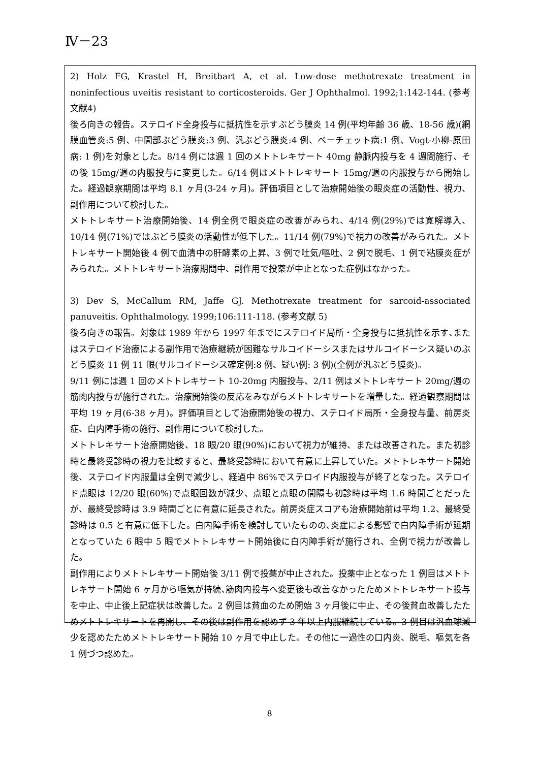Ⅳ－23
2) Holz FG, Krastel H, Breitbart A, et al. Low-dose methotrexate treatment in noninfectious uveitis resistant to corticosteroids. Ger J Ophthalmol. 1992;1:142-144. (参考文献4)
後ろ向きの報告。ステロイド全身投与に抵抗性を示すぶどう膜炎 14 例(平均年齢 36 歳、18-56 歳)(網膜血管炎:5 例、中間部ぶどう膜炎:3 例、汎ぶどう膜炎:4 例、ベーチェット病:1 例、Vogt-小柳-原田病: 1 例)を対象とした。8/14 例には週 1 回のメトトレキサート 40mg 静脈内投与を 4 週間施行、その後 15mg/週の内服投与に変更した。6/14 例はメトトレキサート 15mg/週の内服投与から開始した。経過観察期間は平均 8.1 ヶ月(3-24 ヶ月)。評価項目として治療開始後の眼炎症の活動性、視力、副作用について検討した。
メトトレキサート治療開始後、14 例全例で眼炎症の改善がみられ、4/14 例(29%)では寛解導入、10/14 例(71%)ではぶどう膜炎の活動性が低下した。11/14 例(79%)で視力の改善がみられた。メトトレキサート開始後 4 例で血清中の肝酵素の上昇、3 例で吐気/嘔吐、2 例で脱毛、1 例で粘膜炎症がみられた。メトトレキサート治療期間中、副作用で投薬が中止となった症例はなかった。
3) Dev S, McCallum RM, Jaffe GJ. Methotrexate treatment for sarcoid-associated panuveitis. Ophthalmology. 1999;106:111-118. (参考文献 5)
後ろ向きの報告。対象は 1989 年から 1997 年までにステロイド局所・全身投与に抵抗性を示す､またはステロイド治療による副作用で治療継続が困難なサルコイドーシスまたはサルコイドーシス疑いのぶどう膜炎 11 例 11 眼(サルコイドーシス確定例:8 例、疑い例: 3 例)(全例が汎ぶどう膜炎)。
9/11 例には週 1 回のメトトレキサート 10-20mg 内服投与、2/11 例はメトトレキサート 20mg/週の筋肉内投与が施行された。治療開始後の反応をみながらメトトレキサートを増量した。経過観察期間は平均 19 ヶ月(6-38 ヶ月)。評価項目として治療開始後の視力、ステロイド局所・全身投与量、前房炎症、白内障手術の施行、副作用について検討した。
メトトレキサート治療開始後、18 眼/20 眼(90%)において視力が維持、または改善された。また初診時と最終受診時の視力を比較すると、最終受診時において有意に上昇していた。メトトレキサート開始後、ステロイド内服量は全例で減少し、経過中 86%でステロイド内服投与が終了となった。ステロイド点眼は 12/20 眼(60%)で点眼回数が減少、点眼と点眼の間隔も初診時は平均 1.6 時間ごとだったが、最終受診時は 3.9 時間ごとに有意に延長された。前房炎症スコアも治療開始前は平均 1.2、最終受診時は 0.5 と有意に低下した。白内障手術を検討していたものの､炎症による影響で白内障手術が延期となっていた 6 眼中 5 眼でメトトレキサート開始後に白内障手術が施行され、全例で視力が改善した。
副作用によりメトトレキサート開始後 3/11 例で投薬が中止された。投薬中止となった 1 例目はメトトレキサート開始 6 ヶ月から嘔気が持続､筋肉内投与へ変更後も改善なかったためメトトレキサート投与を中止、中止後上記症状は改善した。2 例目は貧血のため開始 3 ヶ月後に中止、その後貧血改善したためメトトレキサートを再開し、その後は副作用を認めず 3 年以上内服継続している。3 例目は汎血球減少を認めたためメトトレキサート開始 10 ヶ月で中止した。その他に一過性の口内炎、脱毛、嘔気を各 1 例づつ認めた。
8